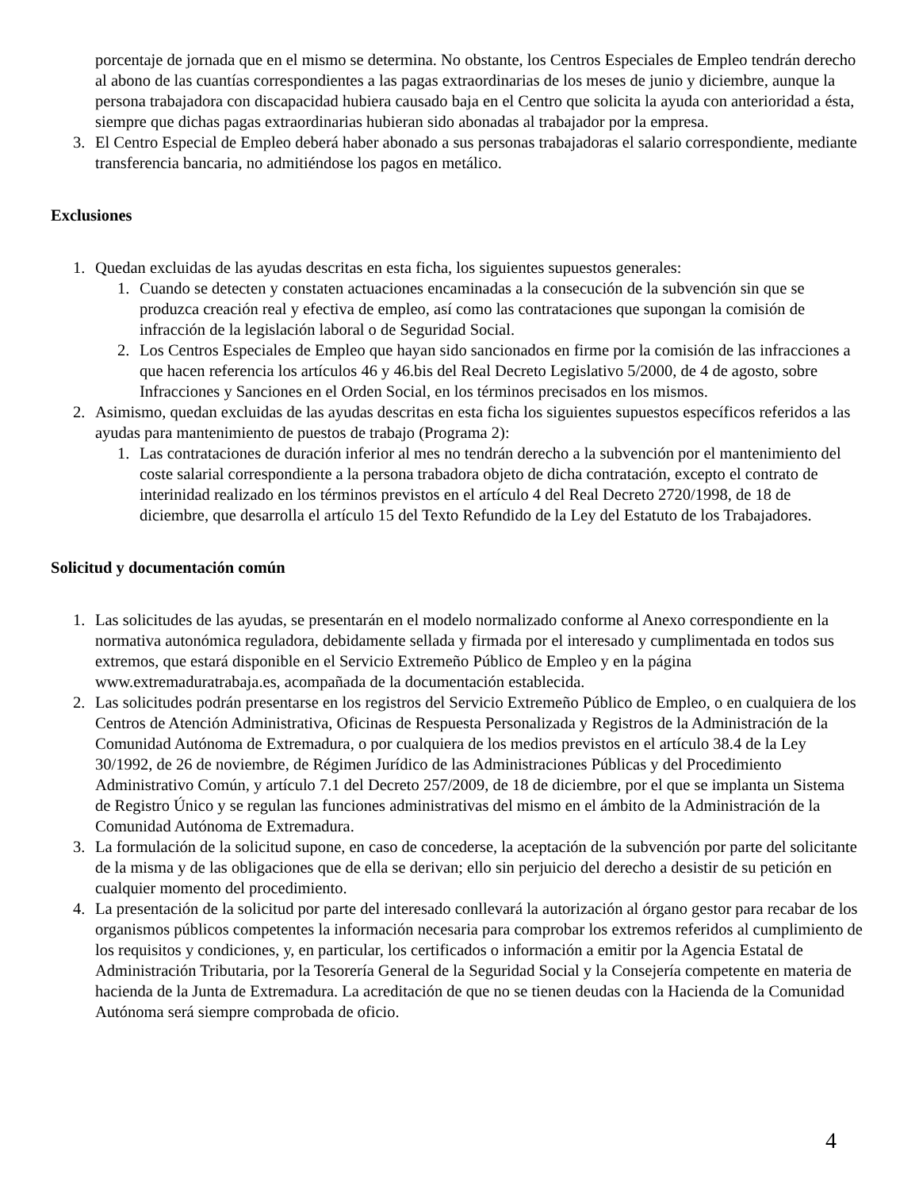porcentaje de jornada que en el mismo se determina. No obstante, los Centros Especiales de Empleo tendrán derecho al abono de las cuantías correspondientes a las pagas extraordinarias de los meses de junio y diciembre, aunque la persona trabajadora con discapacidad hubiera causado baja en el Centro que solicita la ayuda con anterioridad a ésta, siempre que dichas pagas extraordinarias hubieran sido abonadas al trabajador por la empresa.
3. El Centro Especial de Empleo deberá haber abonado a sus personas trabajadoras el salario correspondiente, mediante transferencia bancaria, no admitiéndose los pagos en metálico.
Exclusiones
1. Quedan excluidas de las ayudas descritas en esta ficha, los siguientes supuestos generales:
1. Cuando se detecten y constaten actuaciones encaminadas a la consecución de la subvención sin que se produzca creación real y efectiva de empleo, así como las contrataciones que supongan la comisión de infracción de la legislación laboral o de Seguridad Social.
2. Los Centros Especiales de Empleo que hayan sido sancionados en firme por la comisión de las infracciones a que hacen referencia los artículos 46 y 46.bis del Real Decreto Legislativo 5/2000, de 4 de agosto, sobre Infracciones y Sanciones en el Orden Social, en los términos precisados en los mismos.
2. Asimismo, quedan excluidas de las ayudas descritas en esta ficha los siguientes supuestos específicos referidos a las ayudas para mantenimiento de puestos de trabajo (Programa 2):
1. Las contrataciones de duración inferior al mes no tendrán derecho a la subvención por el mantenimiento del coste salarial correspondiente a la persona trabadora objeto de dicha contratación, excepto el contrato de interinidad realizado en los términos previstos en el artículo 4 del Real Decreto 2720/1998, de 18 de diciembre, que desarrolla el artículo 15 del Texto Refundido de la Ley del Estatuto de los Trabajadores.
Solicitud y documentación común
1. Las solicitudes de las ayudas, se presentarán en el modelo normalizado conforme al Anexo correspondiente en la normativa autonómica reguladora, debidamente sellada y firmada por el interesado y cumplimentada en todos sus extremos, que estará disponible en el Servicio Extremeño Público de Empleo y en la página www.extremaduratrabaja.es, acompañada de la documentación establecida.
2. Las solicitudes podrán presentarse en los registros del Servicio Extremeño Público de Empleo, o en cualquiera de los Centros de Atención Administrativa, Oficinas de Respuesta Personalizada y Registros de la Administración de la Comunidad Autónoma de Extremadura, o por cualquiera de los medios previstos en el artículo 38.4 de la Ley 30/1992, de 26 de noviembre, de Régimen Jurídico de las Administraciones Públicas y del Procedimiento Administrativo Común, y artículo 7.1 del Decreto 257/2009, de 18 de diciembre, por el que se implanta un Sistema de Registro Único y se regulan las funciones administrativas del mismo en el ámbito de la Administración de la Comunidad Autónoma de Extremadura.
3. La formulación de la solicitud supone, en caso de concederse, la aceptación de la subvención por parte del solicitante de la misma y de las obligaciones que de ella se derivan; ello sin perjuicio del derecho a desistir de su petición en cualquier momento del procedimiento.
4. La presentación de la solicitud por parte del interesado conllevará la autorización al órgano gestor para recabar de los organismos públicos competentes la información necesaria para comprobar los extremos referidos al cumplimiento de los requisitos y condiciones, y, en particular, los certificados o información a emitir por la Agencia Estatal de Administración Tributaria, por la Tesorería General de la Seguridad Social y la Consejería competente en materia de hacienda de la Junta de Extremadura. La acreditación de que no se tienen deudas con la Hacienda de la Comunidad Autónoma será siempre comprobada de oficio.
4